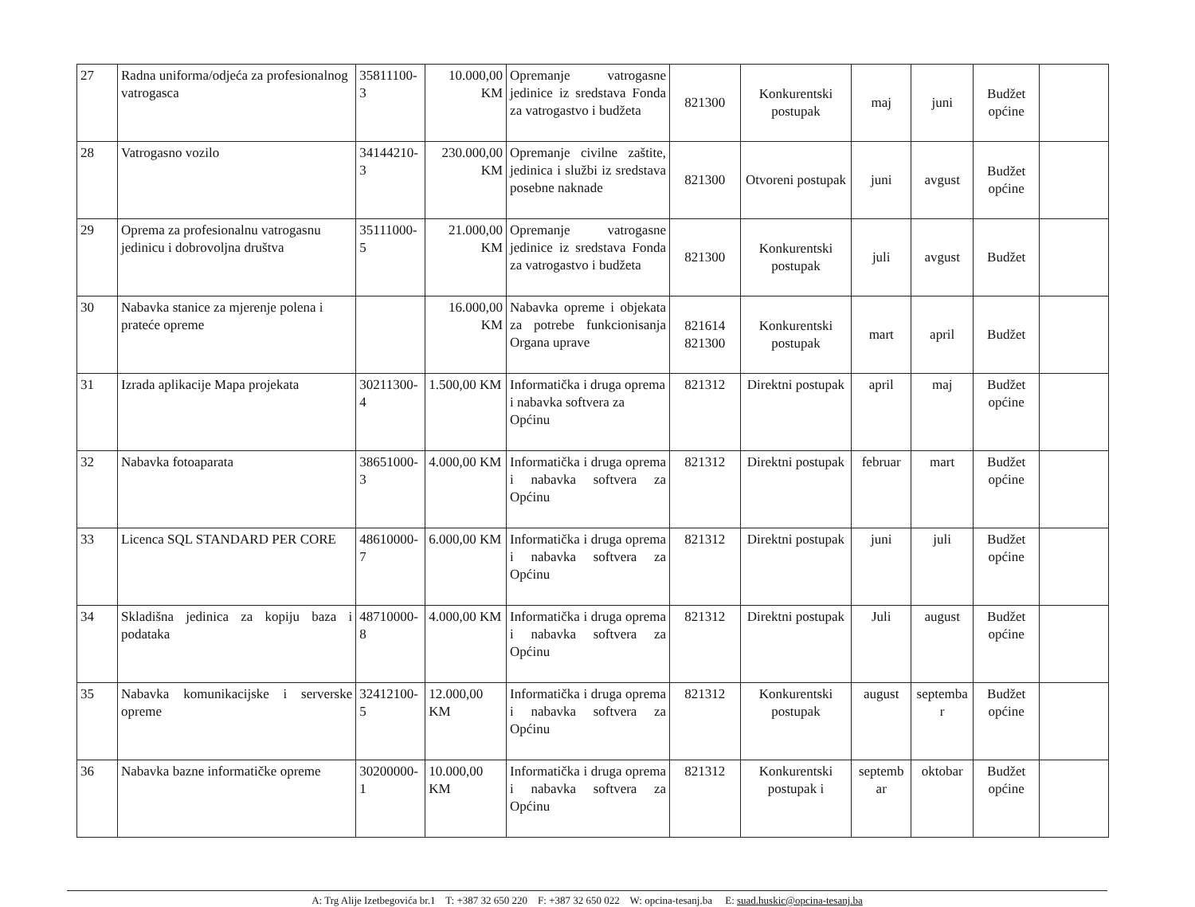| 27 | Radna uniforma/odjeća za profesionalnog vatrogasca | 35811100-3 | 10.000,00 KM | Opremanje vatrogasne jedinice iz sredstava Fonda za vatrogastvo i budžeta | 821300 | Konkurentski postupak | maj | juni | Budžet općine | |
| 28 | Vatrogasno vozilo | 34144210-3 | 230.000,00 KM | Opremanje civilne zaštite, jedinica i službi iz sredstava posebne naknade | 821300 | Otvoreni postupak | juni | avgust | Budžet općine | |
| 29 | Oprema za profesionalnu vatrogasnu jedinicu i dobrovoljna društva | 35111000-5 | 21.000,00 KM | Opremanje vatrogasne jedinice iz sredstava Fonda za vatrogastvo i budžeta | 821300 | Konkurentski postupak | juli | avgust | Budžet | |
| 30 | Nabavka stanice za mjerenje polena i prateće opreme | | 16.000,00 KM | Nabavka opreme i objekata za potrebe funkcionisanja Organa uprave | 821614 821300 | Konkurentski postupak | mart | april | Budžet | |
| 31 | Izrada aplikacije Mapa projekata | 30211300-4 | 1.500,00 KM | Informatička i druga oprema i nabavka softvera za Općinu | 821312 | Direktni postupak | april | maj | Budžet općine | |
| 32 | Nabavka fotoaparata | 38651000-3 | 4.000,00 KM | Informatička i druga oprema i nabavka softvera za Općinu | 821312 | Direktni postupak | februar | mart | Budžet općine | |
| 33 | Licenca SQL STANDARD PER CORE | 48610000-7 | 6.000,00 KM | Informatička i druga oprema i nabavka softvera za Općinu | 821312 | Direktni postupak | juni | juli | Budžet općine | |
| 34 | Skladišna jedinica za kopiju baza i podataka | 48710000-8 | 4.000,00 KM | Informatička i druga oprema i nabavka softvera za Općinu | 821312 | Direktni postupak | Juli | august | Budžet općine | |
| 35 | Nabavka komunikacijske i serverske opreme | 32412100-5 | 12.000,00 KM | Informatička i druga oprema i nabavka softvera za Općinu | 821312 | Konkurentski postupak | august | septemba r | Budžet općine | |
| 36 | Nabavka bazne informatičke opreme | 30200000-1 | 10.000,00 KM | Informatička i druga oprema i nabavka softvera za Općinu | 821312 | Konkurentski postupak i | septemb ar | oktobar | Budžet općine | |
A: Trg Alije Izetbegovića br.1 T: +387 32 650 220 F: +387 32 650 022 W: opcina-tesanj.ba E: suad.huskic@opcina-tesanj.ba